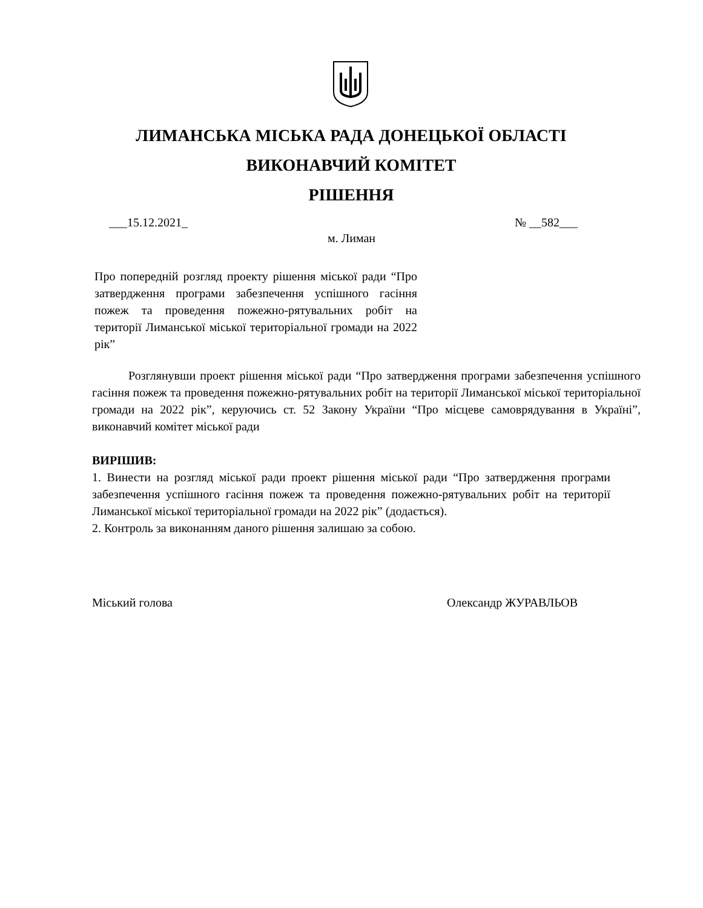ЛИМАНСЬКА МІСЬКА РАДА ДОНЕЦЬКОЇ ОБЛАСТІ
ВИКОНАВЧИЙ КОМІТЕТ
РІШЕННЯ
___15.12.2021_ № __582___
м. Лиман
Про попередній розгляд проекту рішення міської ради “Про затвердження програми забезпечення успішного гасіння пожеж та проведення пожежно-рятувальних робіт на території Лиманської міської територіальної громади на 2022 рік”
Розглянувши проект рішення міської ради “Про затвердження програми забезпечення успішного гасіння пожеж та проведення пожежно-рятувальних робіт на території Лиманської міської територіальної громади на 2022 рік”, керуючись ст. 52 Закону України “Про місцеве самоврядування в Україні”, виконавчий комітет міської ради
ВИРІШИВ:
1. Винести на розгляд міської ради проект рішення міської ради “Про затвердження програми забезпечення успішного гасіння пожеж та проведення пожежно-рятувальних робіт на території Лиманської міської територіальної громади на 2022 рік” (додається).
2. Контроль за виконанням даного рішення залишаю за собою.
Міський голова Олександр ЖУРАВЛЬОВ